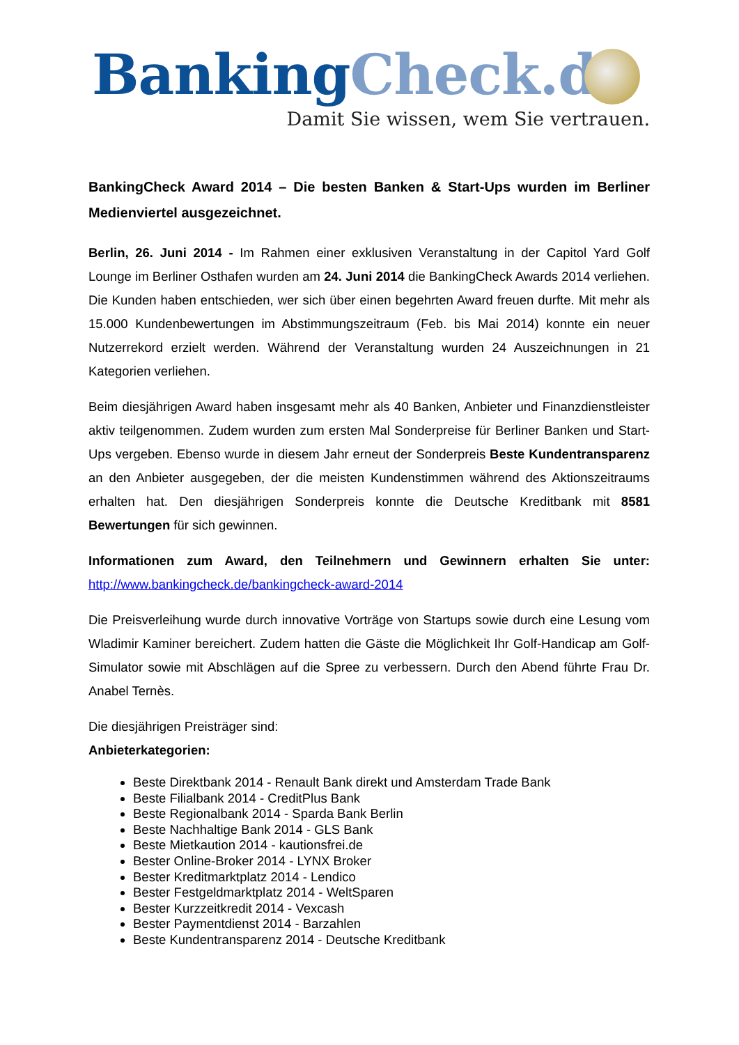Banking Check.de
Damit Sie wissen, wem Sie vertrauen.
BankingCheck Award 2014 – Die besten Banken & Start-Ups wurden im Berliner Medienviertel ausgezeichnet.
Berlin, 26. Juni 2014 - Im Rahmen einer exklusiven Veranstaltung in der Capitol Yard Golf Lounge im Berliner Osthafen wurden am 24. Juni 2014 die BankingCheck Awards 2014 verliehen. Die Kunden haben entschieden, wer sich über einen begehrten Award freuen durfte. Mit mehr als 15.000 Kundenbewertungen im Abstimmungszeitraum (Feb. bis Mai 2014) konnte ein neuer Nutzerrekord erzielt werden. Während der Veranstaltung wurden 24 Auszeichnungen in 21 Kategorien verliehen.
Beim diesjährigen Award haben insgesamt mehr als 40 Banken, Anbieter und Finanzdienstleister aktiv teilgenommen. Zudem wurden zum ersten Mal Sonderpreise für Berliner Banken und Start-Ups vergeben. Ebenso wurde in diesem Jahr erneut der Sonderpreis Beste Kundentransparenz an den Anbieter ausgegeben, der die meisten Kundenstimmen während des Aktionszeitraums erhalten hat. Den diesjährigen Sonderpreis konnte die Deutsche Kreditbank mit 8581 Bewertungen für sich gewinnen.
Informationen zum Award, den Teilnehmern und Gewinnern erhalten Sie unter: http://www.bankingcheck.de/bankingcheck-award-2014
Die Preisverleihung wurde durch innovative Vorträge von Startups sowie durch eine Lesung vom Wladimir Kaminer bereichert. Zudem hatten die Gäste die Möglichkeit Ihr Golf-Handicap am Golf-Simulator sowie mit Abschlägen auf die Spree zu verbessern. Durch den Abend führte Frau Dr. Anabel Ternès.
Die diesjährigen Preisträger sind:
Anbieterkategorien:
Beste Direktbank 2014 - Renault Bank direkt und Amsterdam Trade Bank
Beste Filialbank 2014 - CreditPlus Bank
Beste Regionalbank 2014 - Sparda Bank Berlin
Beste Nachhaltige Bank 2014 - GLS Bank
Beste Mietkaution 2014 - kautionsfrei.de
Bester Online-Broker 2014 - LYNX Broker
Bester Kreditmarktplatz 2014 - Lendico
Bester Festgeldmarktplatz 2014 - WeltSparen
Bester Kurzzeitkredit 2014 - Vexcash
Bester Paymentdienst 2014 - Barzahlen
Beste Kundentransparenz 2014 - Deutsche Kreditbank